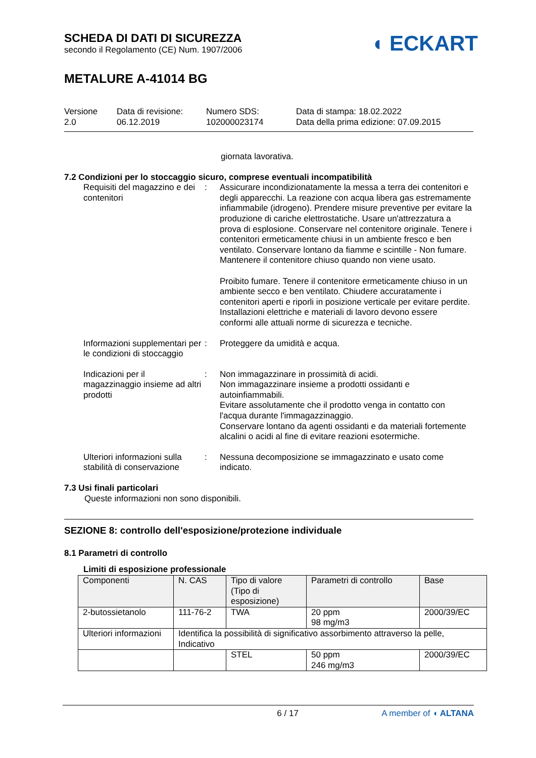SCHEDA DI DATI DI SICUREZZA
secondo il Regolamento (CE) Num. 1907/2006
METALURE A-41014 BG
◖ ECKART
Versione
2.0
Data di revisione:
06.12.2019
Numero SDS:
102000023174
Data di stampa: 18.02.2022
Data della prima edizione: 07.09.2015
giornata lavorativa.
7.2 Condizioni per lo stoccaggio sicuro, comprese eventuali incompatibilità
Requisiti del magazzino e dei contenitori
: Assicurare incondizionatamente la messa a terra dei contenitori e degli apparecchi. La reazione con acqua libera gas estremamente infiammabile (idrogeno). Prendere misure preventive per evitare la produzione di cariche elettrostatiche. Usare un'attrezzatura a prova di esplosione. Conservare nel contenitore originale. Tenere i contenitori ermeticamente chiusi in un ambiente fresco e ben ventilato. Conservare lontano da fiamme e scintille - Non fumare. Mantenere il contenitore chiuso quando non viene usato.
Proibito fumare. Tenere il contenitore ermeticamente chiuso in un ambiente secco e ben ventilato. Chiudere accuratamente i contenitori aperti e riporli in posizione verticale per evitare perdite. Installazioni elettriche e materiali di lavoro devono essere conformi alle attuali norme di sicurezza e tecniche.
Informazioni supplementari per le condizioni di stoccaggio
: Proteggere da umidità e acqua.
Indicazioni per il magazzinaggio insieme ad altri prodotti
: Non immagazzinare in prossimità di acidi.
Non immagazzinare insieme a prodotti ossidanti e autoinfiammabili.
Evitare assolutamente che il prodotto venga in contatto con l'acqua durante l'immagazzinaggio.
Conservare lontano da agenti ossidanti e da materiali fortemente alcalini o acidi al fine di evitare reazioni esotermiche.
Ulteriori informazioni sulla stabilità di conservazione
: Nessuna decomposizione se immagazzinato e usato come indicato.
7.3 Usi finali particolari
Queste informazioni non sono disponibili.
SEZIONE 8: controllo dell'esposizione/protezione individuale
8.1 Parametri di controllo
Limiti di esposizione professionale
| Componenti | N. CAS | Tipo di valore (Tipo di esposizione) | Parametri di controllo | Base |
| --- | --- | --- | --- | --- |
| 2-butossietanolo | 111-76-2 | TWA | 20 ppm 98 mg/m3 | 2000/39/EC |
| Ulteriori informazioni | Identifica la possibilità di significativo assorbimento attraverso la pelle, Indicativo | | | |
| | | STEL | 50 ppm 246 mg/m3 | 2000/39/EC |
6 / 17 A member of ◖ ALTANA